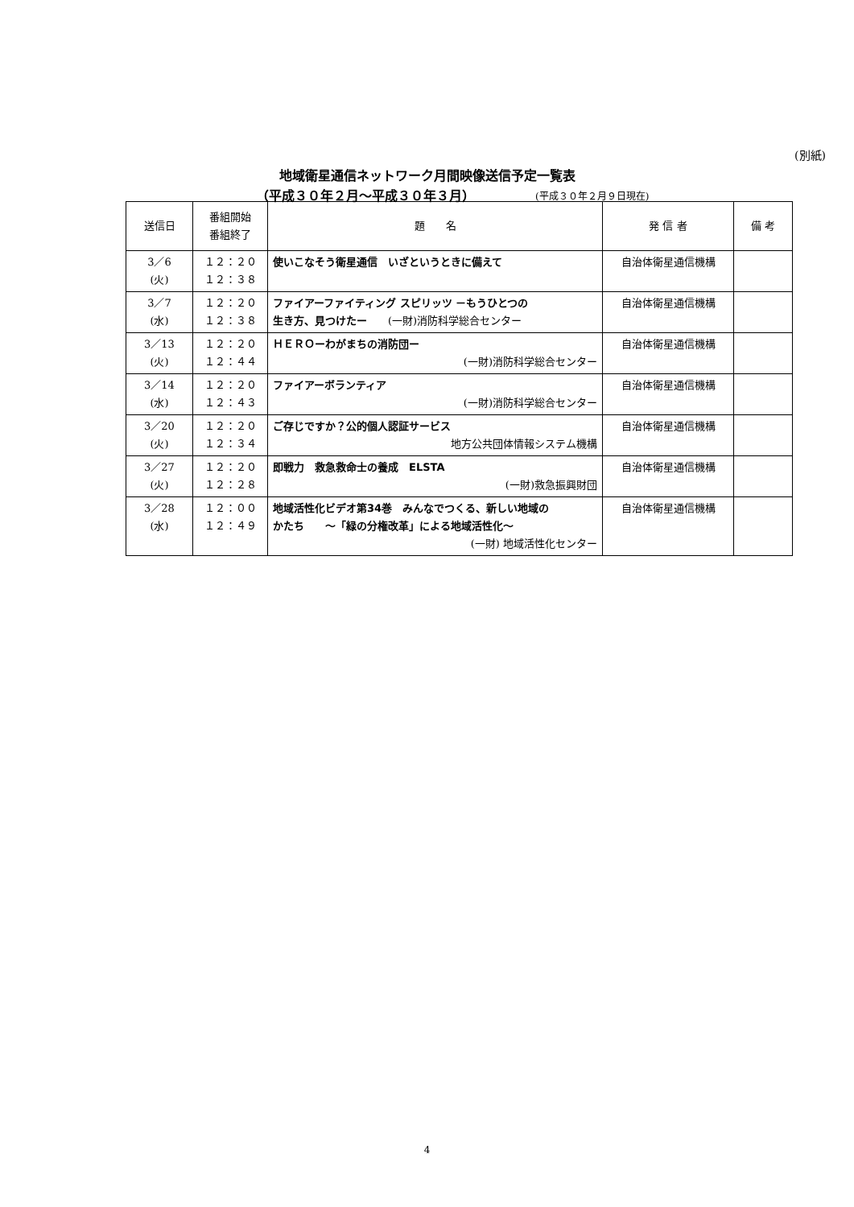(別紙)
地域衛星通信ネットワーク月間映像送信予定一覧表
（平成３０年２月～平成３０年３月） (平成３０年２月９日現在)
| 送信日 | 番組開始 番組終了 | 題 名 | 発 信 者 | 備 考 |
| --- | --- | --- | --- | --- |
| 3／6 (火) | １２：２０ １２：３８ | 使いこなそう衛星通信 いざというときに備えて | 自治体衛星通信機構 | |
| 3／7 (水) | １２：２０ １２：３８ | ファイアーファイティング スピリッツ －もうひとつの 生き方、見つけたー (一財)消防科学総合センター | 自治体衛星通信機構 | |
| 3／13 (火) | １２：２０ １２：４４ | ＨＥＲＯーわがまちの消防団ー (一財)消防科学総合センター | 自治体衛星通信機構 | |
| 3／14 (水) | １２：２０ １２：４３ | ファイアーボランティア (一財)消防科学総合センター | 自治体衛星通信機構 | |
| 3／20 (火) | １２：２０ １２：３４ | ご存じですか？公的個人認証サービス 地方公共団体情報システム機構 | 自治体衛星通信機構 | |
| 3／27 (火) | １２：２０ １２：２８ | 即戦力 救急救命士の養成 ELSTA (一財)救急振興財団 | 自治体衛星通信機構 | |
| 3／28 (水) | １２：００ １２：４９ | 地域活性化ビデオ第34巻 みんなでつくる、新しい地域の かたち ～「緑の分権改革」による地域活性化～ (一財) 地域活性化センター | 自治体衛星通信機構 | |
4